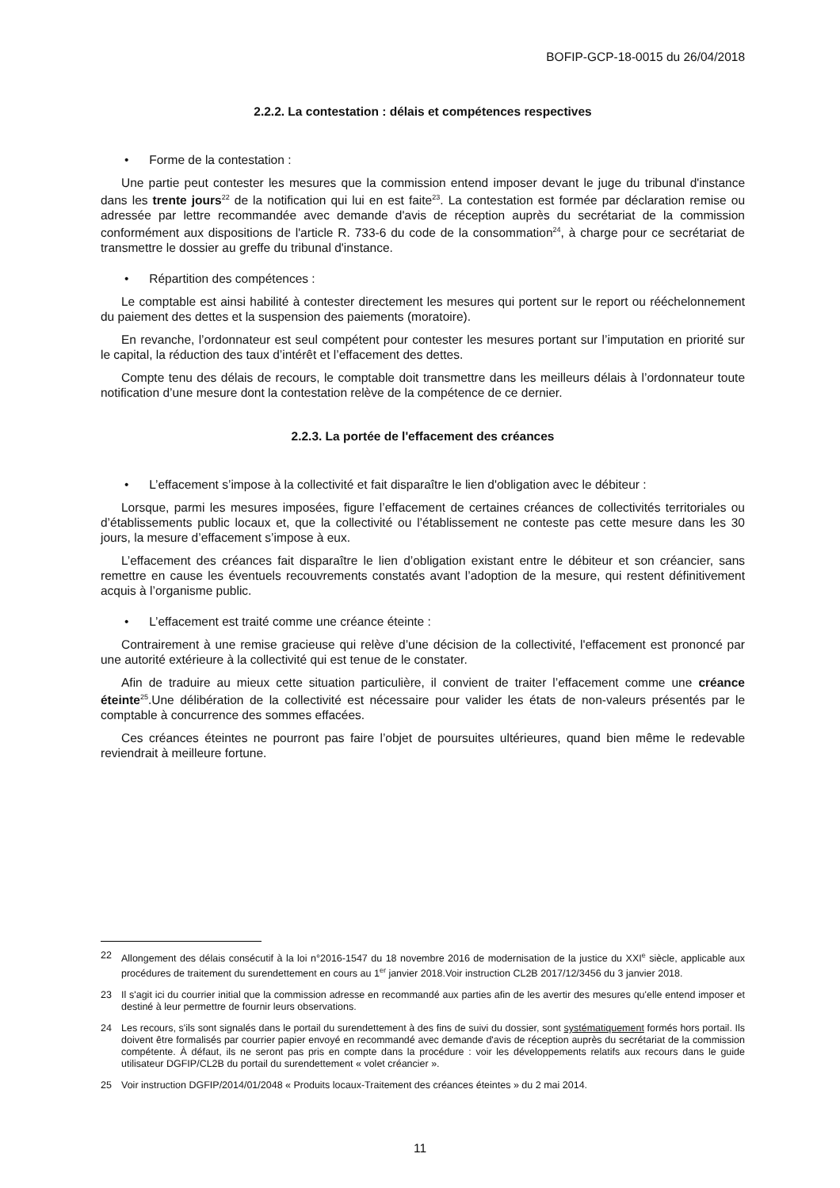BOFIP-GCP-18-0015 du 26/04/2018
2.2.2. La contestation : délais et compétences respectives
• Forme de la contestation :
Une partie peut contester les mesures que la commission entend imposer devant le juge du tribunal d'instance dans les trente jours<sup>22</sup> de la notification qui lui en est faite<sup>23</sup>. La contestation est formée par déclaration remise ou adressée par lettre recommandée avec demande d'avis de réception auprès du secrétariat de la commission conformément aux dispositions de l'article R. 733-6 du code de la consommation<sup>24</sup>, à charge pour ce secrétariat de transmettre le dossier au greffe du tribunal d'instance.
• Répartition des compétences :
Le comptable est ainsi habilité à contester directement les mesures qui portent sur le report ou rééchelonnement du paiement des dettes et la suspension des paiements (moratoire).
En revanche, l’ordonnateur est seul compétent pour contester les mesures portant sur l’imputation en priorité sur le capital, la réduction des taux d’intérêt et l’effacement des dettes.
Compte tenu des délais de recours, le comptable doit transmettre dans les meilleurs délais à l’ordonnateur toute notification d’une mesure dont la contestation relève de la compétence de ce dernier.
2.2.3. La portée de l'effacement des créances
• L’effacement s’impose à la collectivité et fait disparaître le lien d'obligation avec le débiteur :
Lorsque, parmi les mesures imposées, figure l’effacement de certaines créances de collectivités territoriales ou d’établissements public locaux et, que la collectivité ou l’établissement ne conteste pas cette mesure dans les 30 jours, la mesure d’effacement s’impose à eux.
L’effacement des créances fait disparaître le lien d’obligation existant entre le débiteur et son créancier, sans remettre en cause les éventuels recouvrements constatés avant l’adoption de la mesure, qui restent définitivement acquis à l’organisme public.
• L’effacement est traité comme une créance éteinte :
Contrairement à une remise gracieuse qui relève d’une décision de la collectivité, l'effacement est prononcé par une autorité extérieure à la collectivité qui est tenue de le constater.
Afin de traduire au mieux cette situation particulière, il convient de traiter l’effacement comme une créance éteinte<sup>25</sup>.Une délibération de la collectivité est nécessaire pour valider les états de non-valeurs présentés par le comptable à concurrence des sommes effacées.
Ces créances éteintes ne pourront pas faire l’objet de poursuites ultérieures, quand bien même le redevable reviendrait à meilleure fortune.
22 Allongement des délais consécutif à la loi n°2016-1547 du 18 novembre 2016 de modernisation de la justice du XXI<sup>e</sup> siècle, applicable aux procédures de traitement du surendettement en cours au 1<sup>er</sup> janvier 2018.Voir instruction CL2B 2017/12/3456 du 3 janvier 2018.
23 Il s'agit ici du courrier initial que la commission adresse en recommandé aux parties afin de les avertir des mesures qu'elle entend imposer et destiné à leur permettre de fournir leurs observations.
24 Les recours, s'ils sont signalés dans le portail du surendettement à des fins de suivi du dossier, sont systématiquement formés hors portail. Ils doivent être formalisés par courrier papier envoyé en recommandé avec demande d'avis de réception auprès du secrétariat de la commission compétente. À défaut, ils ne seront pas pris en compte dans la procédure : voir les développements relatifs aux recours dans le guide utilisateur DGFIP/CL2B du portail du surendettement « volet créancier ».
25 Voir instruction DGFIP/2014/01/2048 « Produits locaux-Traitement des créances éteintes » du 2 mai 2014.
11